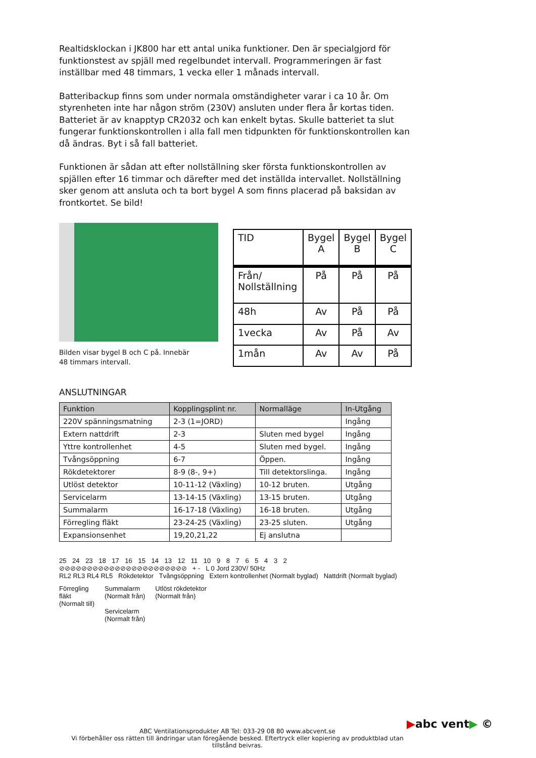Realtidsklockan i JK800 har ett antal unika funktioner. Den är specialgjord för funktionstest av spjäll med regelbundet intervall. Programmeringen är fast inställbar med 48 timmars, 1 vecka eller 1 månads intervall.
Batteribackup finns som under normala omständigheter varar i ca 10 år. Om styrenheten inte har någon ström (230V) ansluten under flera år kortas tiden. Batteriet är av knapptyp CR2032 och kan enkelt bytas. Skulle batteriet ta slut fungerar funktionskontrollen i alla fall men tidpunkten för funktionskontrollen kan då ändras. Byt i så fall batteriet.
Funktionen är sådan att efter nollställning sker första funktionskontrollen av spjällen efter 16 timmar och därefter med det inställda intervallet. Nollställning sker genom att ansluta och ta bort bygel A som finns placerad på baksidan av frontkortet. Se bild!
Bilden visar bygel B och C på. Innebär
48 timmars intervall.
| TID | Bygel A | Bygel B | Bygel C |
| --- | --- | --- | --- |
| Från/ Nollställning | På | På | På |
| 48h | Av | På | På |
| 1vecka | Av | På | Av |
| 1mån | Av | Av | På |
ANSLUTNINGAR
| Funktion | Kopplingsplint nr. | Normalläge | In-Utgång |
| --- | --- | --- | --- |
| 220V spänningsmatning | 2-3 (1=JORD) | | Ingång |
| Extern nattdrift | 2-3 | Sluten med bygel | Ingång |
| Yttre kontrollenhet | 4-5 | Sluten med bygel. | Ingång |
| Tvångsöppning | 6-7 | Öppen. | Ingång |
| Rökdetektorer | 8-9 (8-, 9+) | Till detektorslinga. | Ingång |
| Utlöst detektor | 10-11-12 (Växling) | 10-12 bruten. | Utgång |
| Servicelarm | 13-14-15 (Växling) | 13-15 bruten. | Utgång |
| Summalarm | 16-17-18 (Växling) | 16-18 bruten. | Utgång |
| Förregling fläkt | 23-24-25 (Växling) | 23-25 sluten. | Utgång |
| Expansionsenhet | 19,20,21,22 | Ej anslutna | |
25 24 23 18 17 16 15 14 13 12 11 10 9 8 7 6 5 4 3 2
⊘⊘⊘⊘⊘⊘⊘⊘⊘⊘⊘⊘⊘⊘⊘⊘⊘⊘⊘⊘⊘⊘⊘ + - L 0 Jord 230V/ 50Hz
RL2 RL3 RL4 RL5 Rökdetektor Tvångsöppning Extern kontrollenhet (Normalt byglad) Nattdrift (Normalt byglad)
Förregling
fläkt
(Normalt till) Summalarm
(Normalt från)
Servicelarm
(Normalt från) Utlöst rökdetektor
(Normalt från)
▶abc vent▶ ©
ABC Ventilationsprodukter AB Tel: 033-29 08 80 www.abcvent.se
Vi förbehåller oss rätten till ändringar utan föregående besked. Eftertryck eller kopiering av produktblad utan tillstånd beivras.